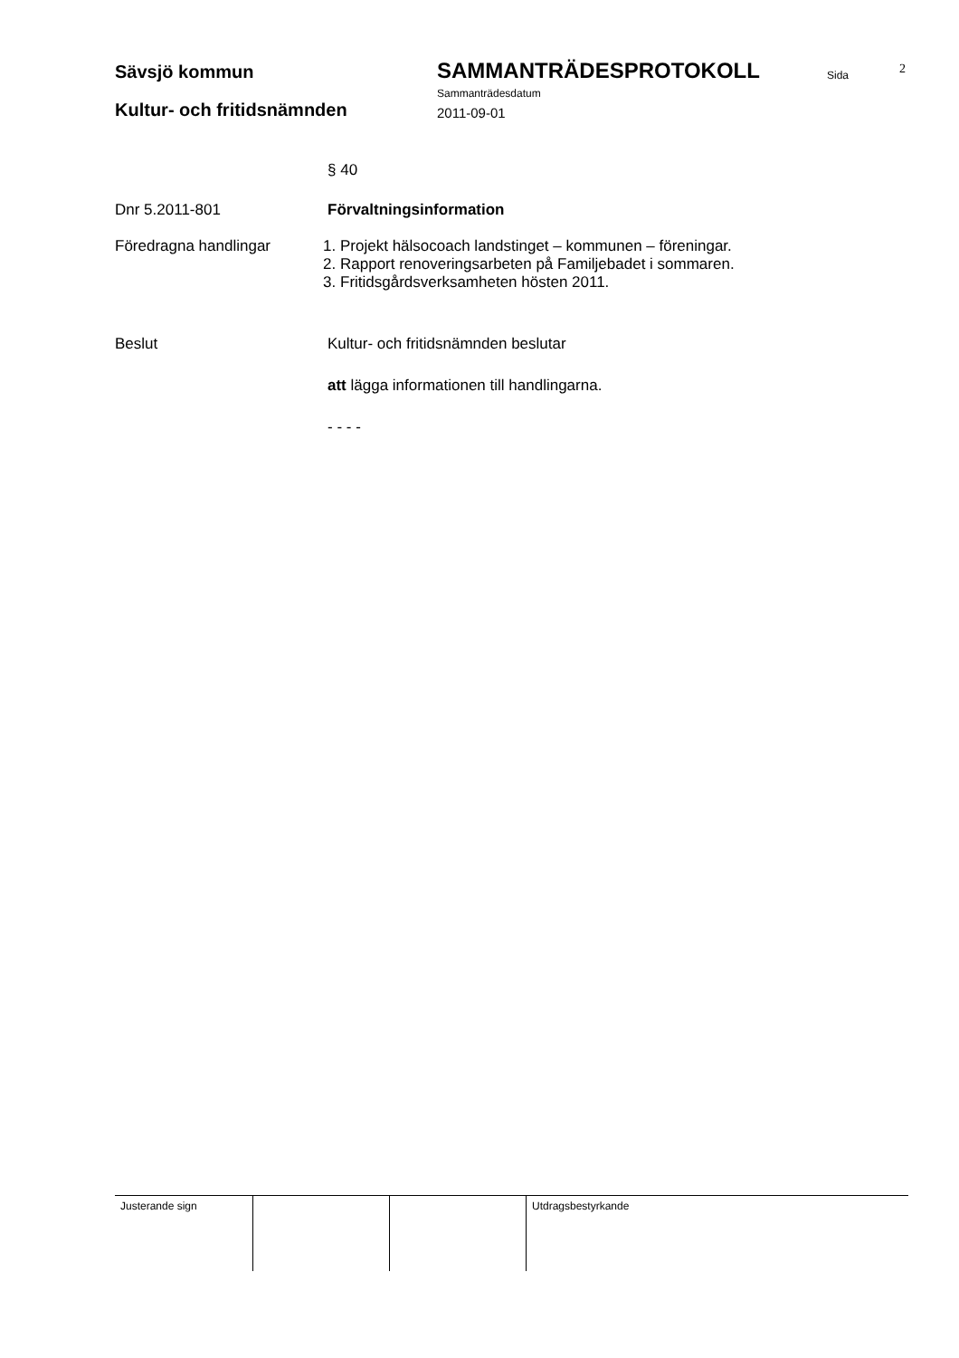Sävsjö kommun SAMMANTRÄDESPROTOKOLL Sida 2
Sammanträdesdatum
Kultur- och fritidsnämnden 2011-09-01
§ 40
Dnr 5.2011-801 Förvaltningsinformation
Föredragna handlingar 1. Projekt hälsocoach landstinget – kommunen – föreningar.
2. Rapport renoveringsarbeten på Familjebadet i sommaren.
3. Fritidsgårdsverksamheten hösten 2011.
Beslut Kultur- och fritidsnämnden beslutar
att lägga informationen till handlingarna.
- - - -
| Justerande sign | | | Utdragsbestyrkande |